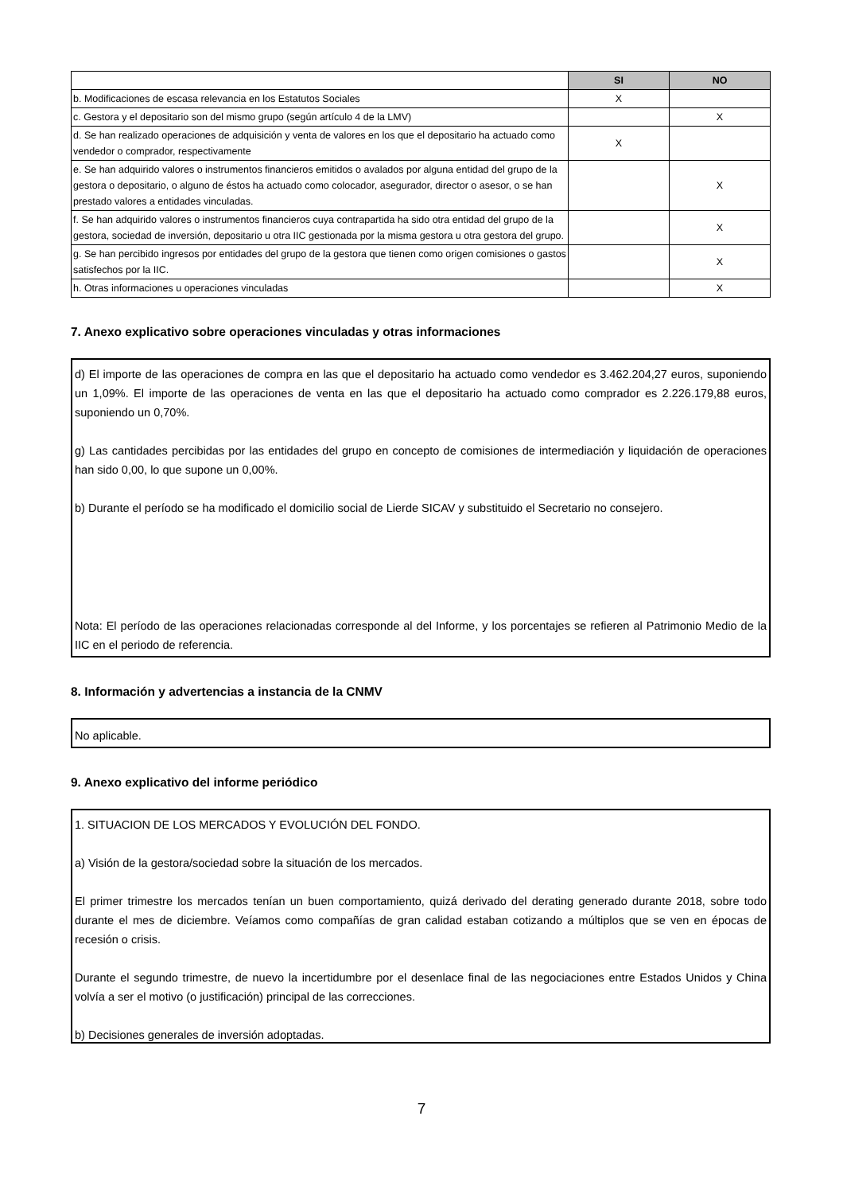| | SI | NO |
| --- | --- | --- |
| b. Modificaciones de escasa relevancia en los Estatutos Sociales | X | |
| c. Gestora y el depositario son del mismo grupo (según artículo 4 de la LMV) | | X |
| d. Se han realizado operaciones de adquisición y venta de valores en los que el depositario ha actuado como vendedor o comprador, respectivamente | X | |
| e. Se han adquirido valores o instrumentos financieros emitidos o avalados por alguna entidad del grupo de la gestora o depositario, o alguno de éstos ha actuado como colocador, asegurador, director o asesor, o se han prestado valores a entidades vinculadas. | | X |
| f. Se han adquirido valores o instrumentos financieros cuya contrapartida ha sido otra entidad del grupo de la gestora, sociedad de inversión, depositario u otra IIC gestionada por la misma gestora u otra gestora del grupo. | | X |
| g. Se han percibido ingresos por entidades del grupo de la gestora que tienen como origen comisiones o gastos satisfechos por la IIC. | | X |
| h. Otras informaciones u operaciones vinculadas | | X |
7. Anexo explicativo sobre operaciones vinculadas y otras informaciones
d) El importe de las operaciones de compra en las que el depositario ha actuado como vendedor es 3.462.204,27 euros, suponiendo un 1,09%. El importe de las operaciones de venta en las que el depositario ha actuado como comprador es 2.226.179,88 euros, suponiendo un 0,70%.
g) Las cantidades percibidas por las entidades del grupo en concepto de comisiones de intermediación y liquidación de operaciones han sido 0,00, lo que supone un 0,00%.
b) Durante el período se ha modificado el domicilio social de Lierde SICAV y substituido el Secretario no consejero.
Nota: El período de las operaciones relacionadas corresponde al del Informe, y los porcentajes se refieren al Patrimonio Medio de la IIC en el periodo de referencia.
8. Información y advertencias a instancia de la CNMV
No aplicable.
9. Anexo explicativo del informe periódico
1. SITUACION DE LOS MERCADOS Y EVOLUCIÓN DEL FONDO.
a) Visión de la gestora/sociedad sobre la situación de los mercados.
El primer trimestre los mercados tenían un buen comportamiento, quizá derivado del derating generado durante 2018, sobre todo durante el mes de diciembre. Veíamos como compañías de gran calidad estaban cotizando a múltiplos que se ven en épocas de recesión o crisis.
Durante el segundo trimestre, de nuevo la incertidumbre por el desenlace final de las negociaciones entre Estados Unidos y China volvía a ser el motivo (o justificación) principal de las correcciones.
b) Decisiones generales de inversión adoptadas.
7